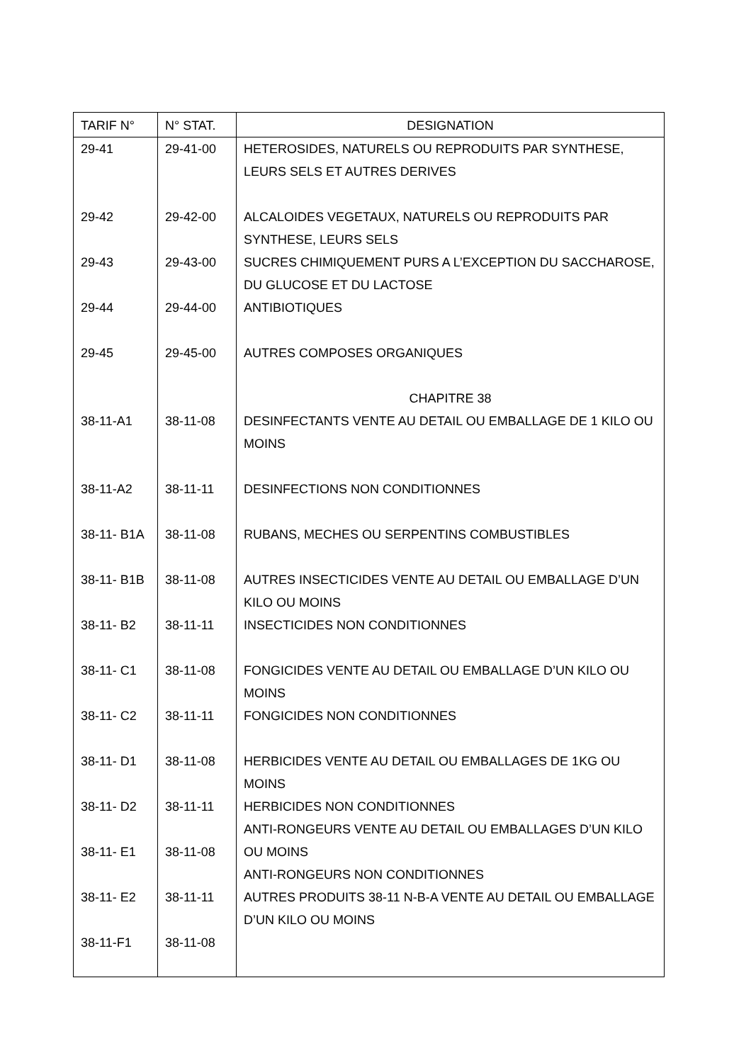| TARIF N° | N° STAT. | DESIGNATION |
| --- | --- | --- |
| 29-41 | 29-41-00 | HETEROSIDES, NATURELS OU REPRODUITS PAR SYNTHESE, LEURS SELS ET AUTRES DERIVES |
| 29-42 | 29-42-00 | ALCALOIDES VEGETAUX, NATURELS OU REPRODUITS PAR SYNTHESE, LEURS SELS |
| 29-43 | 29-43-00 | SUCRES CHIMIQUEMENT PURS A L’EXCEPTION DU SACCHAROSE, DU GLUCOSE ET DU LACTOSE |
| 29-44 | 29-44-00 | ANTIBIOTIQUES |
| 29-45 | 29-45-00 | AUTRES COMPOSES ORGANIQUES |
| | | CHAPITRE 38 |
| 38-11-A1 | 38-11-08 | DESINFECTANTS VENTE AU DETAIL OU EMBALLAGE DE 1 KILO OU MOINS |
| 38-11-A2 | 38-11-11 | DESINFECTIONS NON CONDITIONNES |
| 38-11- B1A | 38-11-08 | RUBANS, MECHES OU SERPENTINS COMBUSTIBLES |
| 38-11- B1B | 38-11-08 | AUTRES INSECTICIDES VENTE AU DETAIL OU EMBALLAGE D’UN KILO OU MOINS |
| 38-11- B2 | 38-11-11 | INSECTICIDES NON CONDITIONNES |
| 38-11- C1 | 38-11-08 | FONGICIDES VENTE AU DETAIL OU EMBALLAGE D’UN KILO OU MOINS |
| 38-11- C2 | 38-11-11 | FONGICIDES NON CONDITIONNES |
| 38-11- D1 | 38-11-08 | HERBICIDES VENTE AU DETAIL OU EMBALLAGES DE 1KG OU MOINS |
| 38-11- D2 | 38-11-11 | HERBICIDES NON CONDITIONNES |
| 38-11- E1 | 38-11-08 | ANTI-RONGEURS VENTE AU DETAIL OU EMBALLAGES D’UN KILO OU MOINS |
| 38-11- E2 | 38-11-11 | ANTI-RONGEURS NON CONDITIONNES AUTRES PRODUITS 38-11 N-B-A VENTE AU DETAIL OU EMBALLAGE D’UN KILO OU MOINS |
| 38-11-F1 | 38-11-08 | |